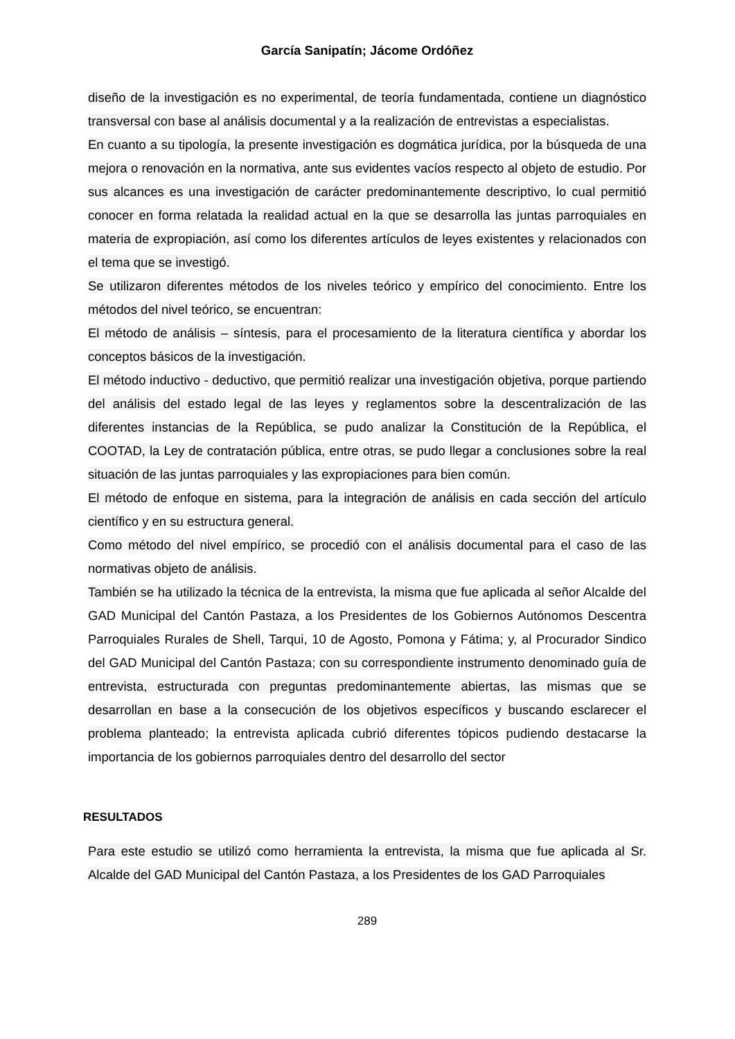García Sanipatín; Jácome Ordóñez
diseño de la investigación es no experimental, de teoría fundamentada, contiene un diagnóstico transversal con base al análisis documental y a la realización de entrevistas a especialistas.
En cuanto a su tipología, la presente investigación es dogmática jurídica, por la búsqueda de una mejora o renovación en la normativa, ante sus evidentes vacíos respecto al objeto de estudio. Por sus alcances es una investigación de carácter predominantemente descriptivo, lo cual permitió conocer en forma relatada la realidad actual en la que se desarrolla las juntas parroquiales en materia de expropiación, así como los diferentes artículos de leyes existentes y relacionados con el tema que se investigó.
Se utilizaron diferentes métodos de los niveles teórico y empírico del conocimiento. Entre los métodos del nivel teórico, se encuentran:
El método de análisis – síntesis, para el procesamiento de la literatura científica y abordar los conceptos básicos de la investigación.
El método inductivo - deductivo, que permitió realizar una investigación objetiva, porque partiendo del análisis del estado legal de las leyes y reglamentos sobre la descentralización de las diferentes instancias de la República, se pudo analizar la Constitución de la República, el COOTAD, la Ley de contratación pública, entre otras, se pudo llegar a conclusiones sobre la real situación de las juntas parroquiales y las expropiaciones para bien común.
El método de enfoque en sistema, para la integración de análisis en cada sección del artículo científico y en su estructura general.
Como método del nivel empírico, se procedió con el análisis documental para el caso de las normativas objeto de análisis.
También se ha utilizado la técnica de la entrevista, la misma que fue aplicada al señor Alcalde del GAD Municipal del Cantón Pastaza, a los Presidentes de los Gobiernos Autónomos Descentra Parroquiales Rurales de Shell, Tarqui, 10 de Agosto, Pomona y Fátima; y, al Procurador Sindico del GAD Municipal del Cantón Pastaza; con su correspondiente instrumento denominado guía de entrevista, estructurada con preguntas predominantemente abiertas, las mismas que se desarrollan en base a la consecución de los objetivos específicos y buscando esclarecer el problema planteado; la entrevista aplicada cubrió diferentes tópicos pudiendo destacarse la importancia de los gobiernos parroquiales dentro del desarrollo del sector
RESULTADOS
Para este estudio se utilizó como herramienta la entrevista, la misma que fue aplicada al Sr. Alcalde del GAD Municipal del Cantón Pastaza, a los Presidentes de los GAD Parroquiales
289